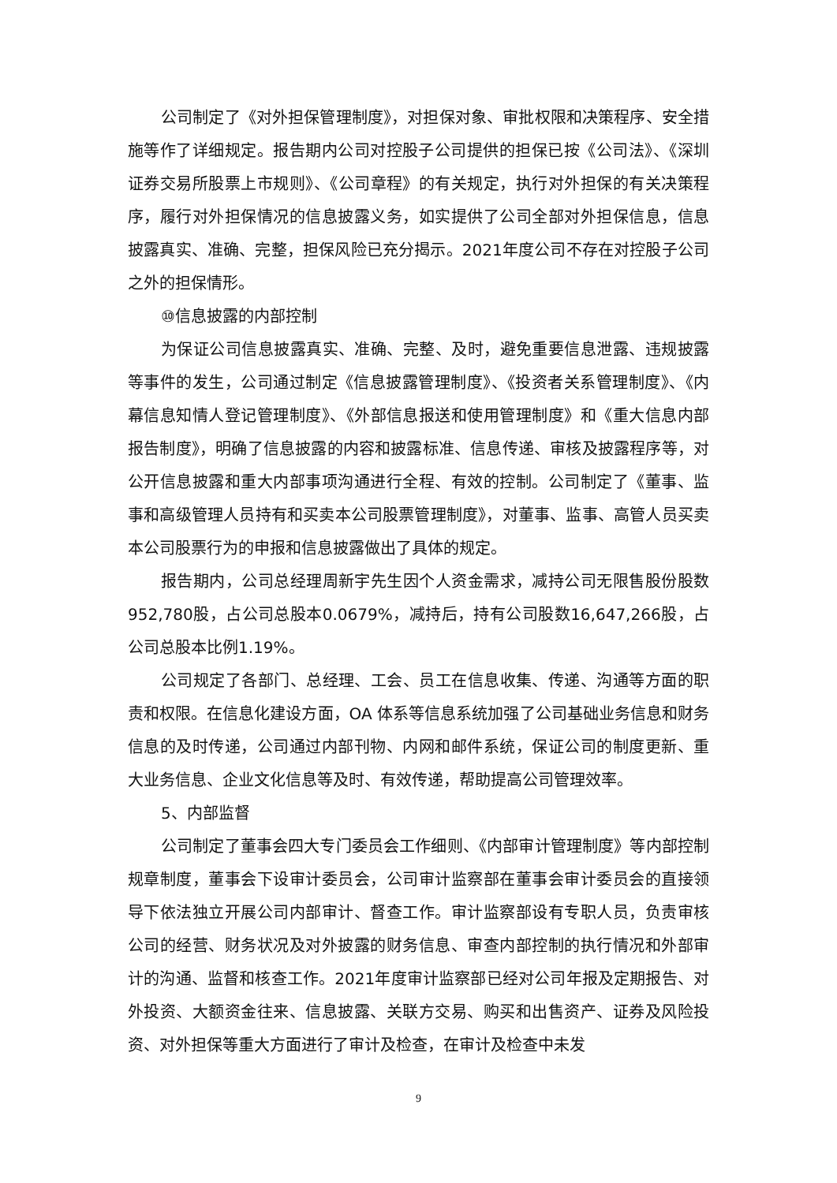公司制定了《对外担保管理制度》，对担保对象、审批权限和决策程序、安全措施等作了详细规定。报告期内公司对控股子公司提供的担保已按《公司法》、《深圳证券交易所股票上市规则》、《公司章程》的有关规定，执行对外担保的有关决策程序，履行对外担保情况的信息披露义务，如实提供了公司全部对外担保信息，信息披露真实、准确、完整，担保风险已充分揭示。2021年度公司不存在对控股子公司之外的担保情形。
⑩信息披露的内部控制
为保证公司信息披露真实、准确、完整、及时，避免重要信息泄露、违规披露等事件的发生，公司通过制定《信息披露管理制度》、《投资者关系管理制度》、《内幕信息知情人登记管理制度》、《外部信息报送和使用管理制度》和《重大信息内部报告制度》，明确了信息披露的内容和披露标准、信息传递、审核及披露程序等，对公开信息披露和重大内部事项沟通进行全程、有效的控制。公司制定了《董事、监事和高级管理人员持有和买卖本公司股票管理制度》，对董事、监事、高管人员买卖本公司股票行为的申报和信息披露做出了具体的规定。
报告期内，公司总经理周新宇先生因个人资金需求，减持公司无限售股份股数952,780股，占公司总股本0.0679%，减持后，持有公司股数16,647,266股，占公司总股本比例1.19%。
公司规定了各部门、总经理、工会、员工在信息收集、传递、沟通等方面的职责和权限。在信息化建设方面，OA 体系等信息系统加强了公司基础业务信息和财务信息的及时传递，公司通过内部刊物、内网和邮件系统，保证公司的制度更新、重大业务信息、企业文化信息等及时、有效传递，帮助提高公司管理效率。
5、内部监督
公司制定了董事会四大专门委员会工作细则、《内部审计管理制度》等内部控制规章制度，董事会下设审计委员会，公司审计监察部在董事会审计委员会的直接领导下依法独立开展公司内部审计、督查工作。审计监察部设有专职人员，负责审核公司的经营、财务状况及对外披露的财务信息、审查内部控制的执行情况和外部审计的沟通、监督和核查工作。2021年度审计监察部已经对公司年报及定期报告、对外投资、大额资金往来、信息披露、关联方交易、购买和出售资产、证券及风险投资、对外担保等重大方面进行了审计及检查，在审计及检查中未发
9